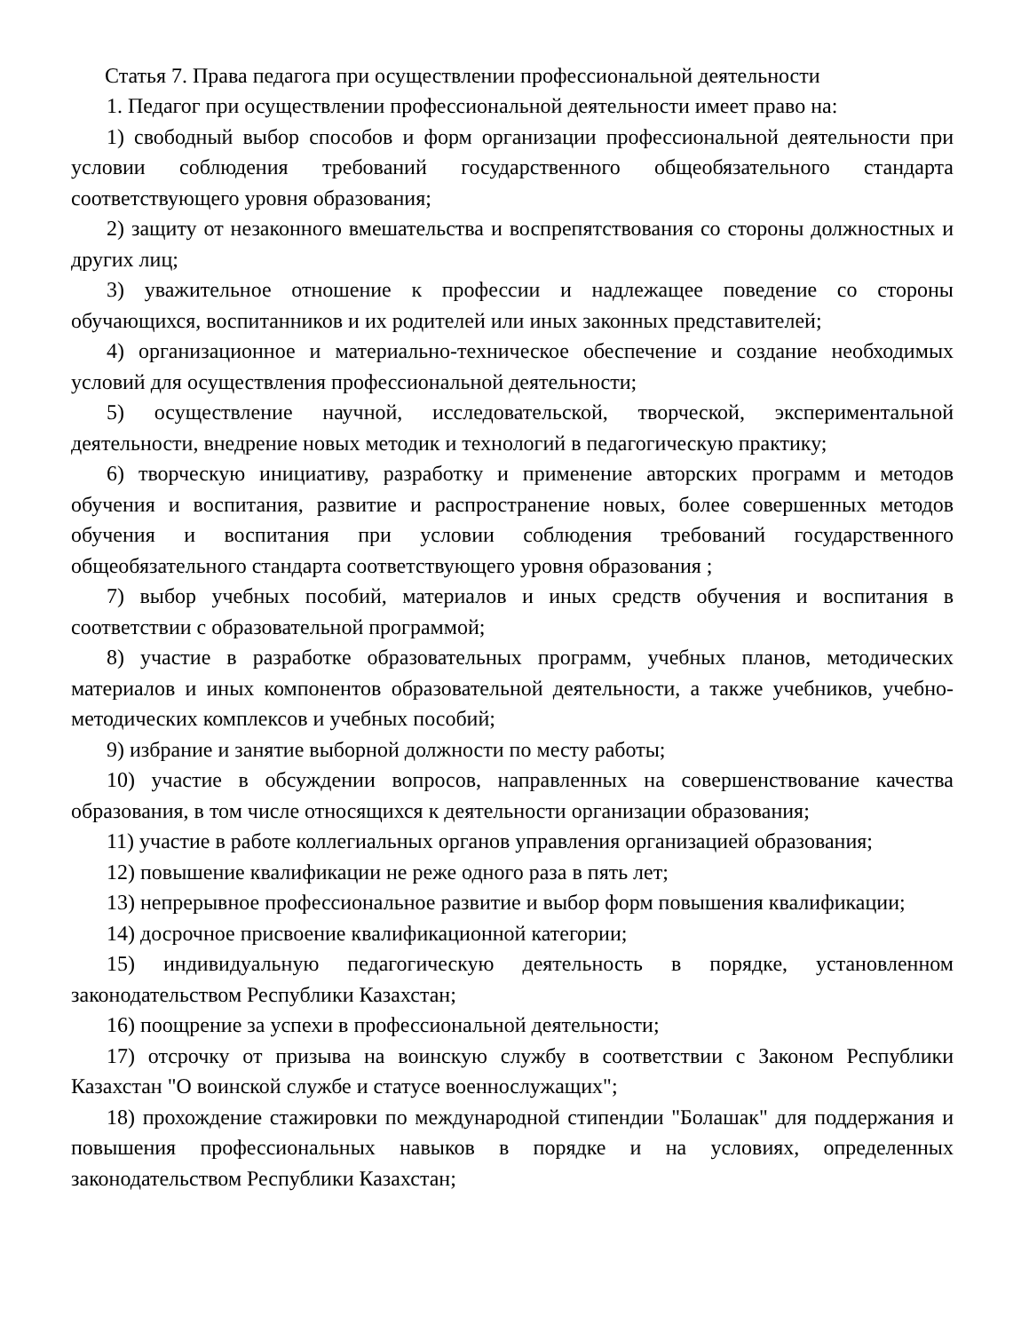Статья 7. Права педагога при осуществлении профессиональной деятельности
1. Педагог при осуществлении профессиональной деятельности имеет право на:
1) свободный выбор способов и форм организации профессиональной деятельности при условии соблюдения требований государственного общеобязательного стандарта соответствующего уровня образования;
2) защиту от незаконного вмешательства и воспрепятствования со стороны должностных и других лиц;
3) уважительное отношение к профессии и надлежащее поведение со стороны обучающихся, воспитанников и их родителей или иных законных представителей;
4) организационное и материально-техническое обеспечение и создание необходимых условий для осуществления профессиональной деятельности;
5) осуществление научной, исследовательской, творческой, экспериментальной деятельности, внедрение новых методик и технологий в педагогическую практику;
6) творческую инициативу, разработку и применение авторских программ и методов обучения и воспитания, развитие и распространение новых, более совершенных методов обучения и воспитания при условии соблюдения требований государственного общеобязательного стандарта соответствующего уровня образования ;
7) выбор учебных пособий, материалов и иных средств обучения и воспитания в соответствии с образовательной программой;
8) участие в разработке образовательных программ, учебных планов, методических материалов и иных компонентов образовательной деятельности, а также учебников, учебно-методических комплексов и учебных пособий;
9) избрание и занятие выборной должности по месту работы;
10) участие в обсуждении вопросов, направленных на совершенствование качества образования, в том числе относящихся к деятельности организации образования;
11) участие в работе коллегиальных органов управления организацией образования;
12) повышение квалификации не реже одного раза в пять лет;
13) непрерывное профессиональное развитие и выбор форм повышения квалификации;
14) досрочное присвоение квалификационной категории;
15) индивидуальную педагогическую деятельность в порядке, установленном законодательством Республики Казахстан;
16) поощрение за успехи в профессиональной деятельности;
17) отсрочку от призыва на воинскую службу в соответствии с Законом Республики Казахстан "О воинской службе и статусе военнослужащих";
18) прохождение стажировки по международной стипендии "Болашак" для поддержания и повышения профессиональных навыков в порядке и на условиях, определенных законодательством Республики Казахстан;